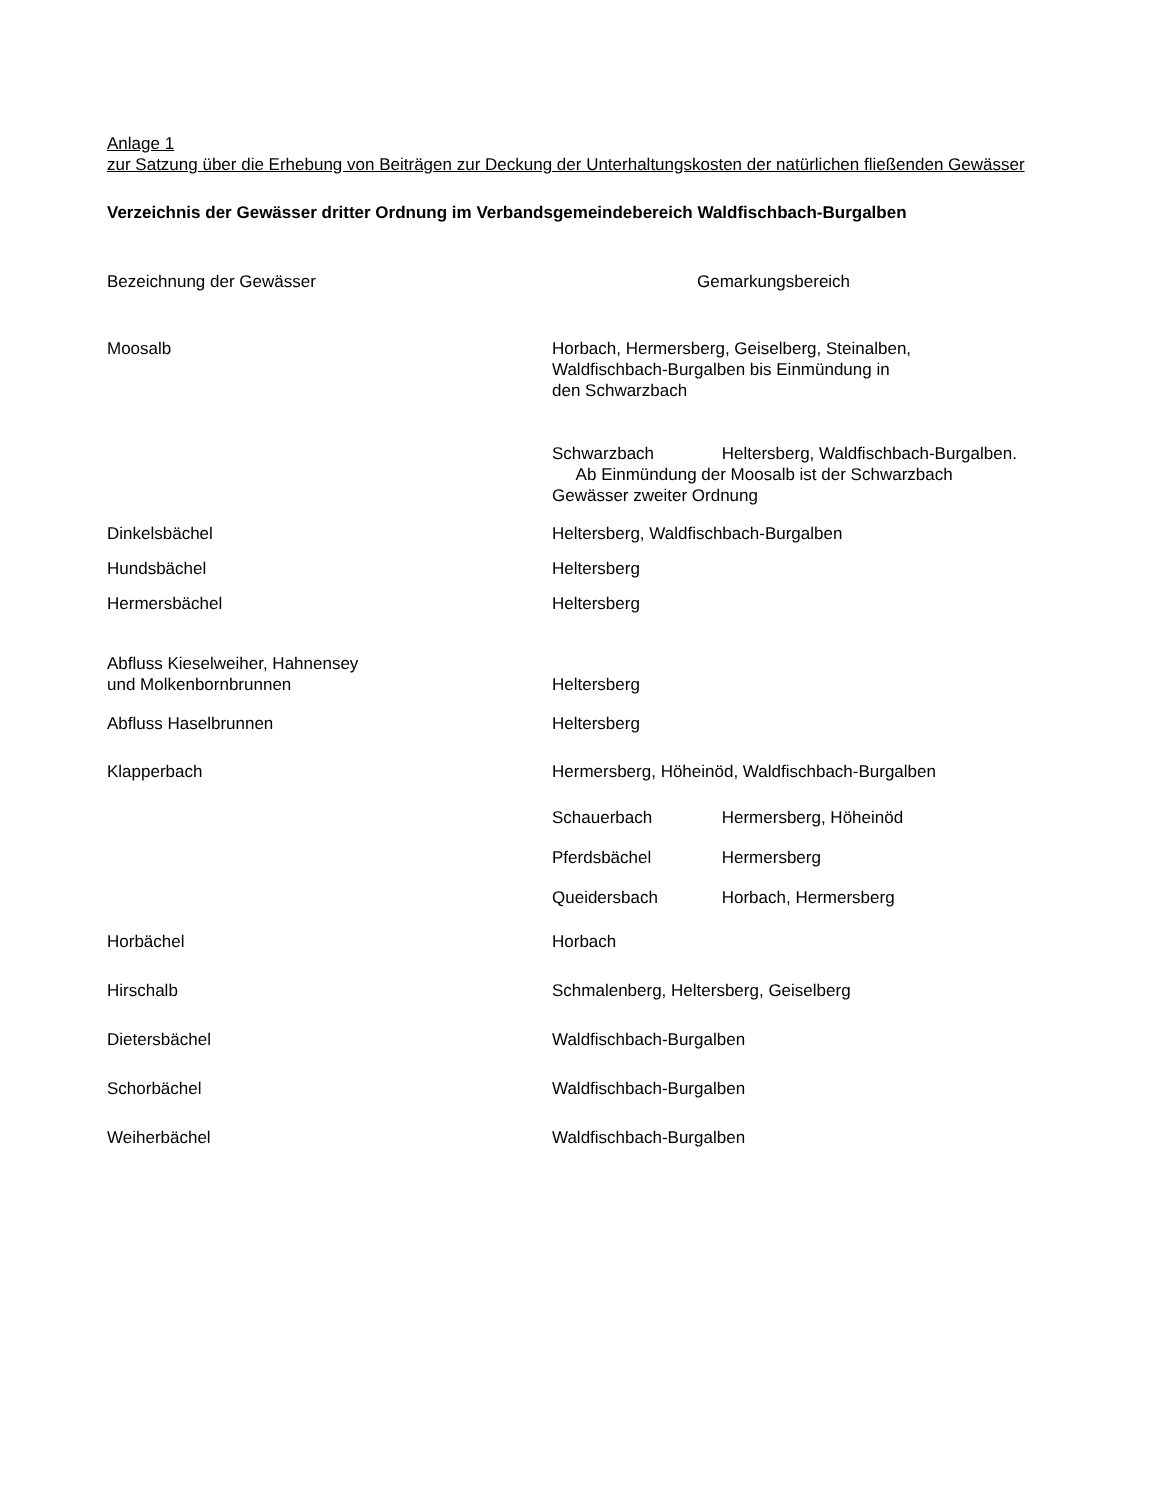Anlage 1
zur Satzung über die Erhebung von Beiträgen zur Deckung der Unterhaltungskosten der natürlichen fließenden Gewässer
Verzeichnis der Gewässer dritter Ordnung im Verbandsgemeindebereich Waldfischbach-Burgalben
| Bezeichnung der Gewässer | Gemarkungsbereich |
| Moosalb | Horbach, Hermersberg, Geiselberg, Steinalben, Waldfischbach-Burgalben bis Einmündung in den Schwarzbach |
| | Schwarzbach Heltersberg, Waldfischbach-Burgalben. Ab Einmündung der Moosalb ist der Schwarzbach Gewässer zweiter Ordnung |
| Dinkelsbächel | Heltersberg, Waldfischbach-Burgalben |
| Hundsbächel | Heltersberg |
| Hermersbächel | Heltersberg |
| Abfluss Kieselweiher, Hahnensey und Molkenbornbrunnen | Heltersberg |
| Abfluss Haselbrunnen | Heltersberg |
| Klapperbach | Hermersberg, Höheinöd, Waldfischbach-Burgalben |
| | Schauerbach Hermersberg, Höheinöd |
| | Pferdsbächel Hermersberg |
| | Queidersbach Horbach, Hermersberg |
| Horbächel | Horbach |
| Hirschalb | Schmalenberg, Heltersberg, Geiselberg |
| Dietersbächel | Waldfischbach-Burgalben |
| Schorbächel | Waldfischbach-Burgalben |
| Weiherbächel | Waldfischbach-Burgalben |